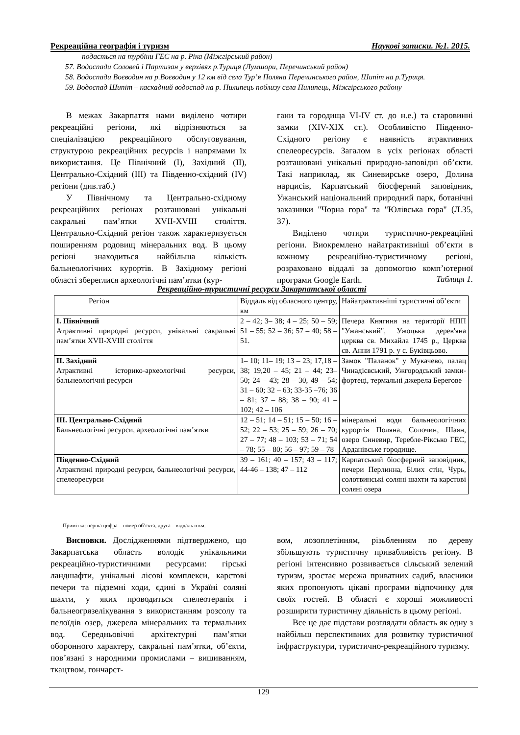Рекреаційна географія і туризм Наукові записки. №1. 2015.
подається на турбіни ГЕС на р. Ріка (Міжгірський район)
57. Водоспади Соловей і Партизан у верхівях р.Туриця (Лумшори, Перечинський район)
58. Водоспади Воєводин на р.Воєводин у 12 км від села Тур’я Поляна Перечинського район, Шипіт на р.Туриця.
59. Водоспад Шипіт – каскадний водоспад на р. Пилипець поблизу села Пилипець, Міжгірського району
В межах Закарпаття нами виділено чотири рекреаційні регіони, які відрізняються за спеціалізацією рекреаційного обслуговування, структурою рекреаційних ресурсів і напрямами їх використання. Це Північний (I), Західний (II), Центрально-Східний (III) та Південно-східний (IV) регіони (див.таб.)
У Північному та Центрально-східному рекреаційних регіонах розташовані унікальні сакральні пам’ятки XVII-XVIII століття. Центрально-Східний регіон також характеризується поширенням родовищ мінеральних вод. В цьому регіоні знаходиться найбільша кількість бальнеологічних курортів. В Західному регіоні області збереглися археологічні пам’ятки (кур-
гани та городища VI-IV ст. до н.е.) та старовинні замки (XIV-XIX ст.). Особливістю Південно-Східного регіону є наявність атрактивних спелеоресурсів. Загалом в усіх регіонах області розташовані унікальні природно-заповідні об’єкти. Такі наприклад, як Синевирське озеро, Долина нарцисів, Карпатський біосферний заповідник, Ужанський національний природний парк, ботанічні заказники "Чорна гора" та "Юлівська гора" (Л.35, 37).
Виділено чотири туристично-рекреаційні регіони. Виокремлено найатрактивніші об’єкти в кожному рекреаційно-туристичному регіоні, розраховано віддалі за допомогою комп’ютерної програми Google Earth.
Таблиця 1.
Рекреаційно-туристичні ресурси Закарпатської області
| Регіон | Віддаль від обласного центру, км | Найатрактивніші туристичні об’єкти |
| I. Північний Атрактивні природні ресурси, унікальні сакральні пам’ятки XVII-XVIII століття | 2 – 42; 3– 38; 4 – 25; 50 – 59; 51 – 55; 52 – 36; 57 – 40; 58 – 51. | Печера Княгиня на території НПП "Ужанський", Ужоцька дерев'яна церква св. Михайла 1745 р., Церква св. Анни 1791 р. у с. Буківцьово. |
| II. Західний Атрактивні історико-археологічні ресурси, бальнеологічні ресурси | 1– 10; 11– 19; 13 – 23; 17,18 – 38; 19,20 – 45; 21 – 44; 23– 50; 24 – 43; 28 – 30, 49 – 54; 31 – 60; 32 – 63; 33-35 –76; 36 – 81; 37 – 88; 38 – 90; 41 – 102; 42 – 106 | Замок "Паланок" у Мукачево, палац Чинадієвський, Ужгородський замки-фортеці, термальні джерела Берегове |
| III. Центрально-Східний Бальнеологічні ресурси, археологічні пам’ятки | 12 – 51; 14 – 51; 15 – 50; 16 – 52; 22 – 53; 25 – 59; 26 – 70; 27 – 77; 48 – 103; 53 – 71; 54 – 78; 55 – 80; 56 – 97; 59 – 78 | мінеральні води бальнеологічних курортів Поляна, Солочин, Шаян, озеро Синевир, Теребле-Ріксько ГЕС, Арданівське городище. |
| Південно-Східний Атрактивні природні ресурси, бальнеологічні ресурси, спелеоресурси | 39 – 161; 40 – 157; 43 – 117; 44-46 – 138; 47 – 112 | Карпатський біосферний заповідник, печери Перлинна, Білих стін, Чурь, солотвинські соляні шахти та карстові соляні озера |
Примітка: перша цифра – номер об’єкта, друга – віддаль в км.
Висновки. Дослідженнями підтверджено, що Закарпатська область володіє унікальними рекреаційно-туристичними ресурсами: гірські ландшафти, унікальні лісові комплекси, карстові печери та підземні ходи, єдині в Україні соляні шахти, у яких проводиться спелеотерапія і бальнеогрязелікування з використанням розсолу та пелоїдів озер, джерела мінеральних та термальних вод. Середньовічні архітектурні пам’ятки оборонного характеру, сакральні пам’ятки, об’єкти, пов’язані з народними промислами – вишиванням, ткацтвом, гончарст-
вом, лозоплетінням, різьбленням по дереву збільшують туристичну привабливість регіону. В регіоні інтенсивно розвивається сільський зелений туризм, зростає мережа приватних садиб, власники яких пропонують цікаві програми відпочинку для своїх гостей. В області є хороші можливості розширити туристичну діяльність в цьому регіоні.
Все це дає підстави розглядати область як одну з найбільш перспективних для розвитку туристичної інфраструктури, туристично-рекреаційного туризму.
129